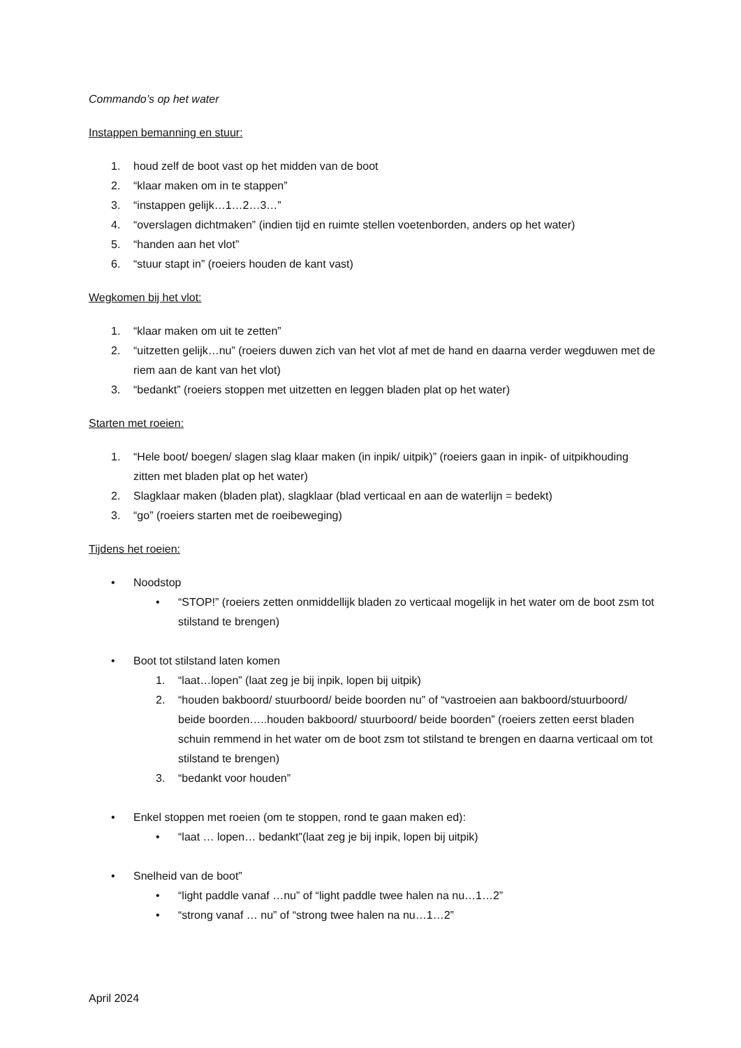Commando’s op het water
Instappen bemanning en stuur:
1. houd zelf de boot vast op het midden van de boot
2. “klaar maken om in te stappen”
3. “instappen gelijk…1…2…3…”
4. “overslagen dichtmaken” (indien tijd en ruimte stellen voetenborden, anders op het water)
5. “handen aan het vlot”
6. “stuur stapt in” (roeiers houden de kant vast)
Wegkomen bij het vlot:
1. “klaar maken om uit te zetten”
2. “uitzetten gelijk…nu” (roeiers duwen zich van het vlot af met de hand en daarna verder wegduwen met de riem aan de kant van het vlot)
3. “bedankt” (roeiers stoppen met uitzetten en leggen bladen plat op het water)
Starten met roeien:
1. “Hele boot/ boegen/ slagen slag klaar maken (in inpik/ uitpik)” (roeiers gaan in inpik- of uitpikhouding zitten met bladen plat op het water)
2. Slagklaar maken (bladen plat), slagklaar (blad verticaal en aan de waterlijn = bedekt)
3. “go” (roeiers starten met de roeibeweging)
Tijdens het roeien:
• Noodstop
• “STOP!” (roeiers zetten onmiddellijk bladen zo verticaal mogelijk in het water om de boot zsm tot stilstand te brengen)
• Boot tot stilstand laten komen
1. “laat…lopen” (laat zeg je bij inpik, lopen bij uitpik)
2. “houden bakboord/ stuurboord/ beide boorden nu” of “vastroeien aan bakboord/stuurboord/ beide boorden…..houden bakboord/ stuurboord/ beide boorden” (roeiers zetten eerst bladen schuin remmend in het water om de boot zsm tot stilstand te brengen en daarna verticaal om tot stilstand te brengen)
3. “bedankt voor houden”
• Enkel stoppen met roeien (om te stoppen, rond te gaan maken ed):
• “laat … lopen… bedankt”(laat zeg je bij inpik, lopen bij uitpik)
• Snelheid van de boot”
• “light paddle vanaf …nu” of “light paddle twee halen na nu…1…2”
• “strong vanaf … nu” of “strong twee halen na nu…1…2”
April 2024